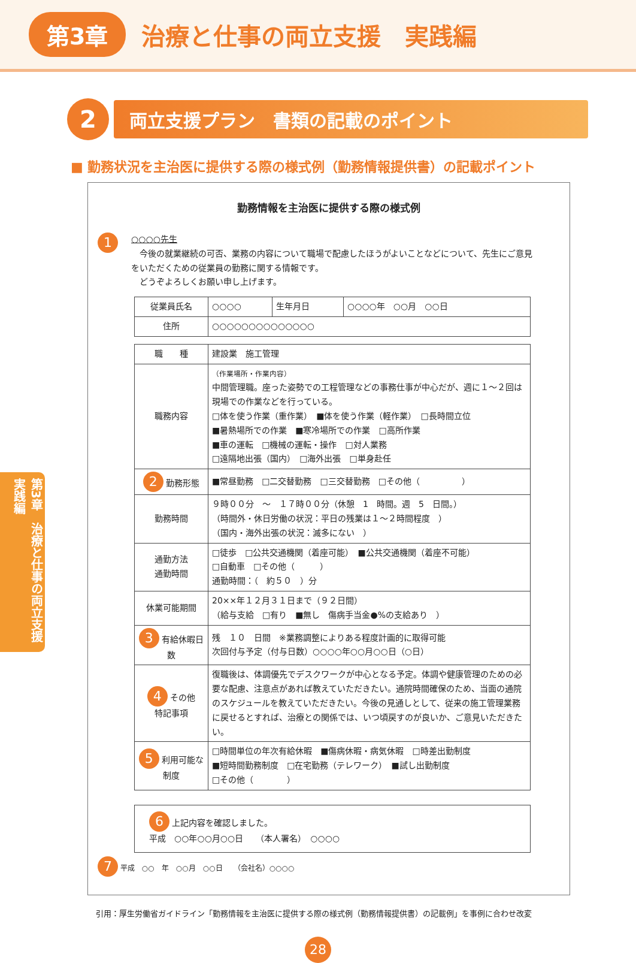第3章 治療と仕事の両立支援　実践編
2
両立支援プラン　書類の記載のポイント
■ 勤務状況を主治医に提供する際の様式例（勤務情報提供書）の記載ポイント
勤務情報を主治医に提供する際の様式例
1
○○○○先生
　今後の就業継続の可否、業務の内容について職場で配慮したほうがよいことなどについて、先生にご意見をいただくための従業員の勤務に関する情報です。
　どうぞよろしくお願い申し上げます。
| 従業員氏名 | ○○○○ | 生年月日 | ○○○○年 ○○月 ○○日 |
| 住所 | ○○○○○○○○○○○○○○ | | |
| 職 種 | 建設業 施工管理 |
| 職務内容 | （作業場所・作業内容） 中間管理職。座った姿勢での工程管理などの事務仕事が中心だが、週に１～２回は現場での作業などを行っている。 □体を使う作業（重作業） ■体を使う作業（軽作業） □長時間立位 ■暑熱場所での作業 ■寒冷場所での作業 □高所作業 ■車の運転 □機械の運転・操作 □対人業務 □遠隔地出張（国内） □海外出張 □単身赴任 |
| 2 勤務形態 | ■常昼勤務 □二交替勤務 □三交替勤務 □その他（ ） |
| 勤務時間 | ９時００分 ～ １７時００分（休憩 1 時間。週 5 日間。） （時間外・休日労働の状況：平日の残業は１～２時間程度 ） （国内・海外出張の状況：滅多にない ） |
| 通勤方法 通勤時間 | □徒歩 □公共交通機関（着座可能） ■公共交通機関（着座不可能） □自動車 □その他（ ） 通勤時間：（ 約５０ ）分 |
| 休業可能期間 | 20××年１２月３１日まで（９２日間） （給与支給 □有り ■無し 傷病手当金●%の支給あり ） |
| 3 有給休暇日数 | 残 １０ 日間 ※業務調整によりある程度計画的に取得可能 次回付与予定（付与日数）○○○○年○○月○○日（○日） |
| 4 その他 特記事項 | 復職後は、体調優先でデスクワークが中心となる予定。体調や健康管理のための必要な配慮、注意点があれば教えていただきたい。通院時間確保のため、当面の通院のスケジュールを教えていただきたい。今後の見通しとして、従来の施工管理業務に戻せるとすれば、治療との関係では、いつ頃戻すのが良いか、ご意見いただきたい。 |
| 5 利用可能な 制度 | □時間単位の年次有給休暇 ■傷病休暇・病気休暇 □時差出勤制度 ■短時間勤務制度 □在宅勤務（テレワーク） ■試し出勤制度 □その他（ ） |
| 6 上記内容を確認しました。 平成 ○○年○○月○○日 （本人署名） ○○○○ |
7 平成　○○　年　○○月　○○日　　（会社名）○○○○
引用：厚生労働省ガイドライン「勤務情報を主治医に提供する際の様式例（勤務情報提供書）の記載例」を事例に合わせ改変
28
第3章　治療と仕事の両立支援 実践編